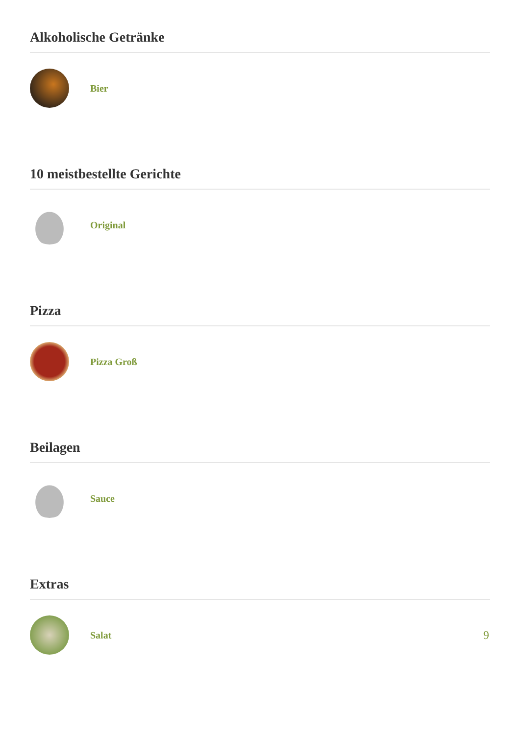Alkoholische Getränke
Bier
10 meistbestellte Gerichte
Original
Pizza
Pizza Groß
Beilagen
Sauce
Extras
Salat
9